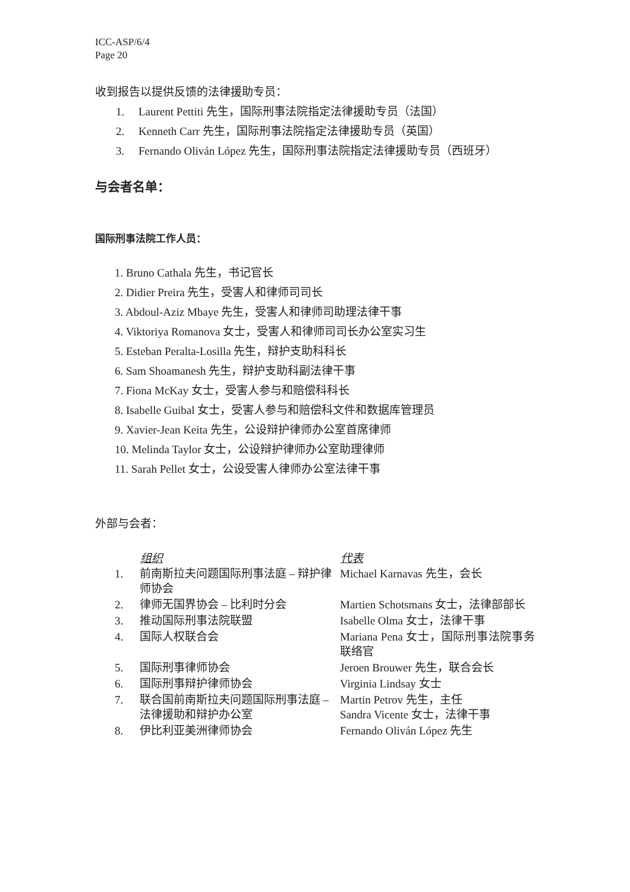ICC-ASP/6/4
Page 20
收到报告以提供反馈的法律援助专员：
1. Laurent Pettiti 先生，国际刑事法院指定法律援助专员（法国）
2. Kenneth Carr 先生，国际刑事法院指定法律援助专员（英国）
3. Fernando Oliván López 先生，国际刑事法院指定法律援助专员（西班牙）
与会者名单：
国际刑事法院工作人员：
1. Bruno Cathala 先生，书记官长
2. Didier Preira 先生，受害人和律师司司长
3. Abdoul-Aziz Mbaye 先生，受害人和律师司助理法律干事
4. Viktoriya Romanova 女士，受害人和律师司司长办公室实习生
5. Esteban Peralta-Losilla 先生，辩护支助科科长
6. Sam Shoamanesh 先生，辩护支助科副法律干事
7. Fiona McKay 女士，受害人参与和赔偿科科长
8. Isabelle Guibal 女士，受害人参与和赔偿科文件和数据库管理员
9. Xavier-Jean Keita 先生，公设辩护律师办公室首席律师
10. Melinda Taylor 女士，公设辩护律师办公室助理律师
11. Sarah Pellet 女士，公设受害人律师办公室法律干事
外部与会者：
| | 组织 | 代表 |
| --- | --- | --- |
| 1. | 前南斯拉夫问题国际刑事法庭 – 辩护律师协会 | Michael Karnavas 先生，会长 |
| 2. | 律师无国界协会 – 比利时分会 | Martien Schotsmans 女士，法律部部长 |
| 3. | 推动国际刑事法院联盟 | Isabelle Olma 女士，法律干事 |
| 4. | 国际人权联合会 | Mariana Pena 女士，国际刑事法院事务联络官 |
| 5. | 国际刑事律师协会 | Jeroen Brouwer 先生，联合会长 |
| 6. | 国际刑事辩护律师协会 | Virginia Lindsay 女士 |
| 7. | 联合国前南斯拉夫问题国际刑事法庭 – 法律援助和辩护办公室 | Martin Petrov 先生，主任 Sandra Vicente 女士，法律干事 |
| 8. | 伊比利亚美洲律师协会 | Fernando Oliván López 先生 |